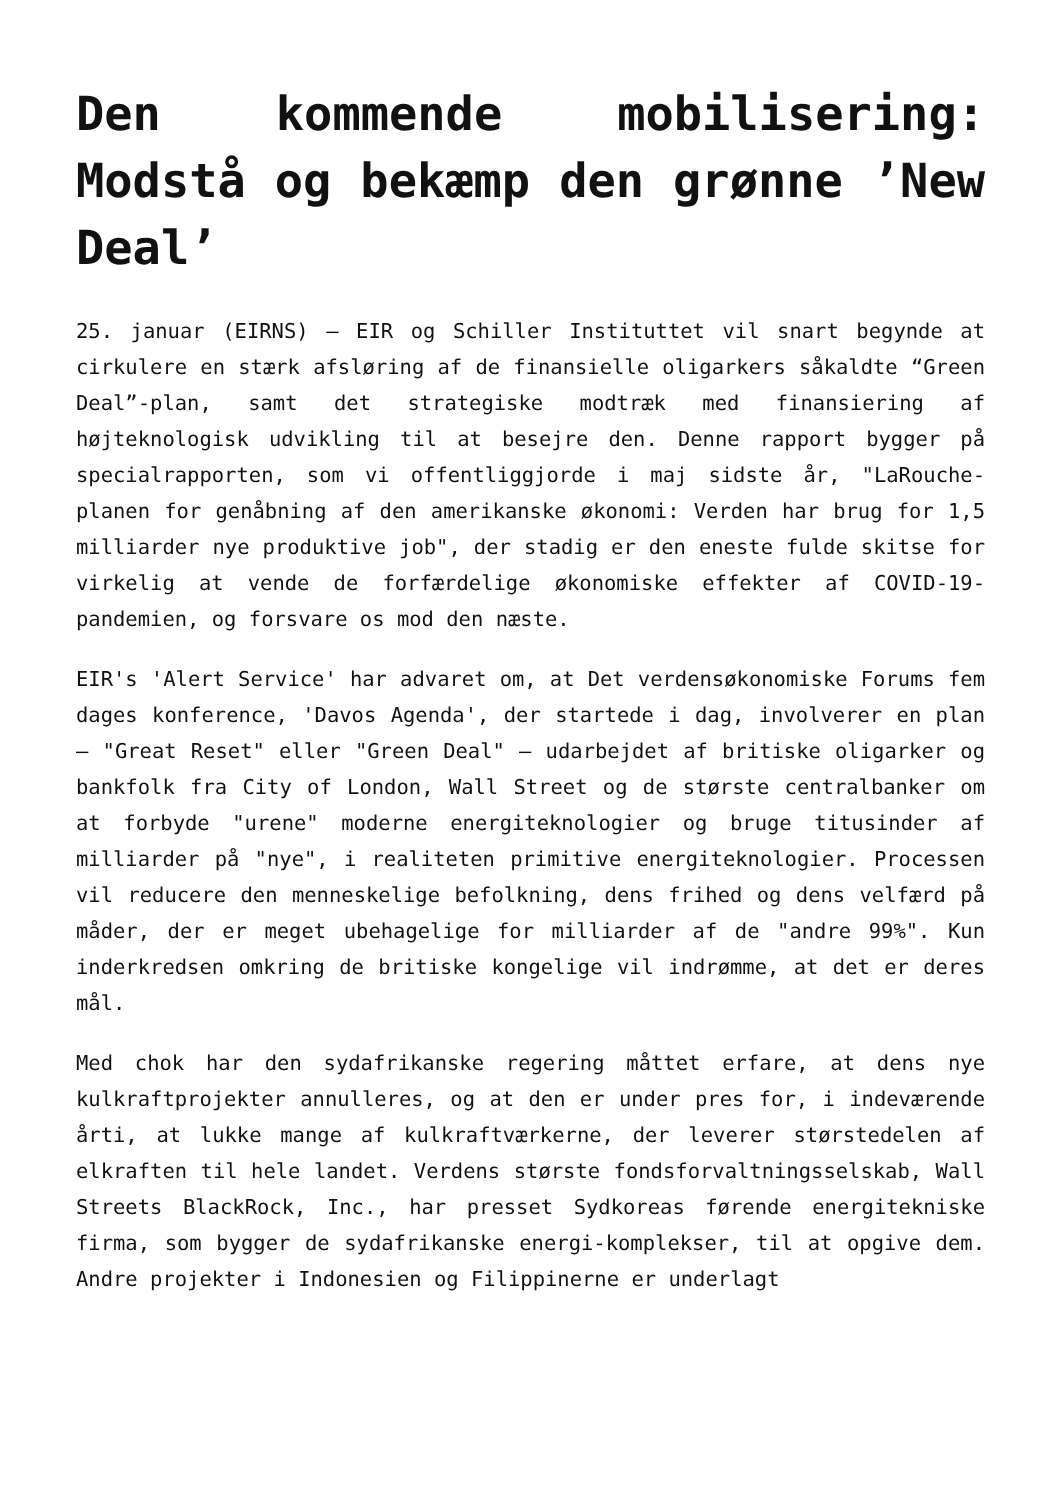Den kommende mobilisering: Modstå og bekæmp den grønne ’New Deal’
25. januar (EIRNS) – EIR og Schiller Instituttet vil snart begynde at cirkulere en stærk afsløring af de finansielle oligarkers såkaldte “Green Deal”-plan, samt det strategiske modtræk med finansiering af højteknologisk udvikling til at besejre den. Denne rapport bygger på specialrapporten, som vi offentliggjorde i maj sidste år, "LaRouche-planen for genåbning af den amerikanske økonomi: Verden har brug for 1,5 milliarder nye produktive job", der stadig er den eneste fulde skitse for virkelig at vende de forfærdelige økonomiske effekter af COVID-19-pandemien, og forsvare os mod den næste.
EIR's 'Alert Service' har advaret om, at Det verdensøkonomiske Forums fem dages konference, 'Davos Agenda', der startede i dag, involverer en plan – "Great Reset" eller "Green Deal" – udarbejdet af britiske oligarker og bankfolk fra City of London, Wall Street og de største centralbanker om at forbyde "urene" moderne energiteknologier og bruge titusinder af milliarder på "nye", i realiteten primitive energiteknologier. Processen vil reducere den menneskelige befolkning, dens frihed og dens velfærd på måder, der er meget ubehagelige for milliarder af de "andre 99%". Kun inderkredsen omkring de britiske kongelige vil indrømme, at det er deres mål.
Med chok har den sydafrikanske regering måttet erfare, at dens nye kulkraftprojekter annulleres, og at den er under pres for, i indeværende årti, at lukke mange af kulkraftværkerne, der leverer størstedelen af elkraften til hele landet. Verdens største fondsforvaltningsselskab, Wall Streets BlackRock, Inc., har presset Sydkoreas førende energitekniske firma, som bygger de sydafrikanske energi-komplekser, til at opgive dem. Andre projekter i Indonesien og Filippinerne er underlagt